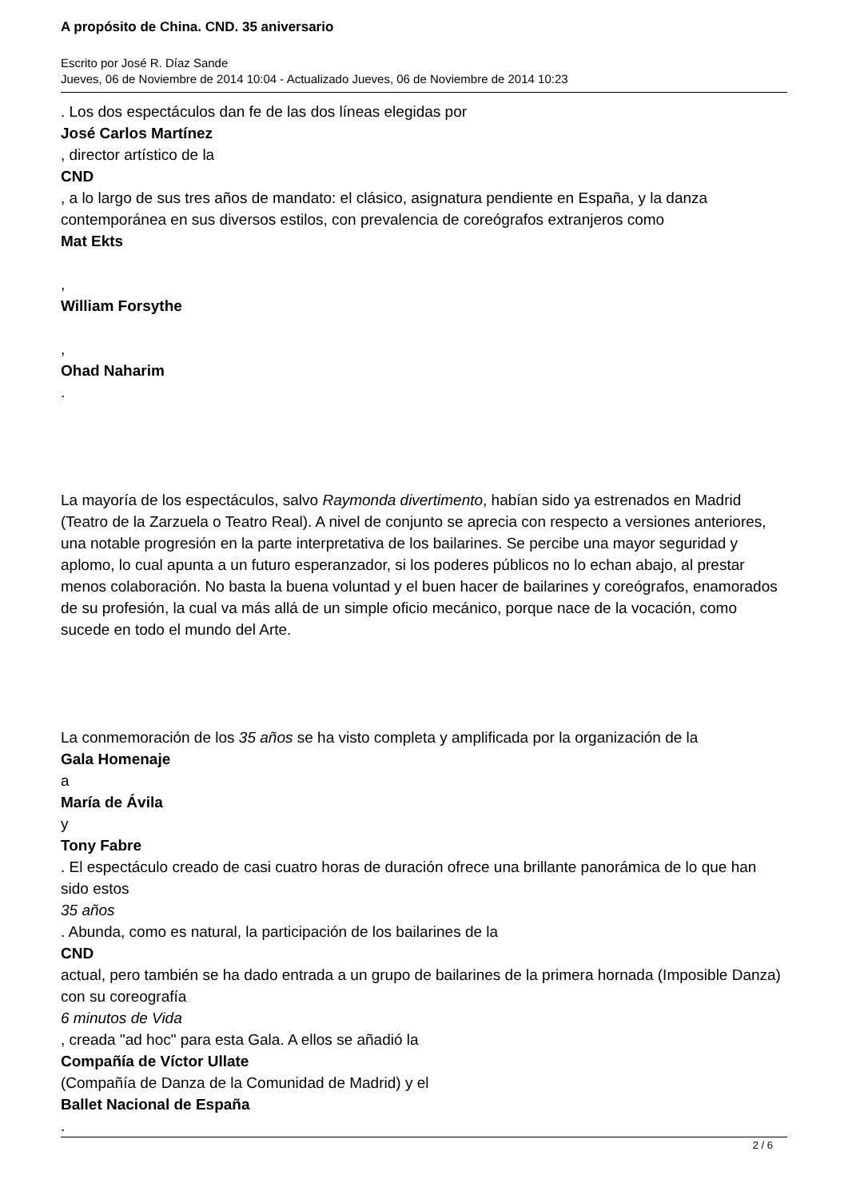A propósito de China. CND. 35 aniversario
Escrito por José R. Díaz Sande
Jueves, 06 de Noviembre de 2014 10:04 - Actualizado Jueves, 06 de Noviembre de 2014 10:23
. Los dos espectáculos dan fe de las dos líneas elegidas por
José Carlos Martínez
, director artístico de la
CND
, a lo largo de sus tres años de mandato: el clásico, asignatura pendiente en España, y la danza contemporánea en sus diversos estilos, con prevalencia de coreógrafos extranjeros como
Mat Ekts
,
William Forsythe
,
Ohad Naharim
.
La mayoría de los espectáculos, salvo Raymonda divertimento, habían sido ya estrenados en Madrid (Teatro de la Zarzuela o Teatro Real). A nivel de conjunto se aprecia con respecto a versiones anteriores, una notable progresión en la parte interpretativa de los bailarines. Se percibe una mayor seguridad y aplomo, lo cual apunta a un futuro esperanzador, si los poderes públicos no lo echan abajo, al prestar menos colaboración. No basta la buena voluntad y el buen hacer de bailarines y coreógrafos, enamorados de su profesión, la cual va más allá de un simple oficio mecánico, porque nace de la vocación, como sucede en todo el mundo del Arte.
La conmemoración de los 35 años se ha visto completa y amplificada por la organización de la
Gala Homenaje
a
María de Ávila
y
Tony Fabre
. El espectáculo creado de casi cuatro horas de duración ofrece una brillante panorámica de lo que han sido estos
35 años
. Abunda, como es natural, la participación de los bailarines de la
CND
actual, pero también se ha dado entrada a un grupo de bailarines de la primera hornada (Imposible Danza) con su coreografía
6 minutos de Vida
, creada "ad hoc" para esta Gala. A ellos se añadió la
Compañía de Víctor Ullate
(Compañía de Danza de la Comunidad de Madrid) y el
Ballet Nacional de España
.
2 / 6